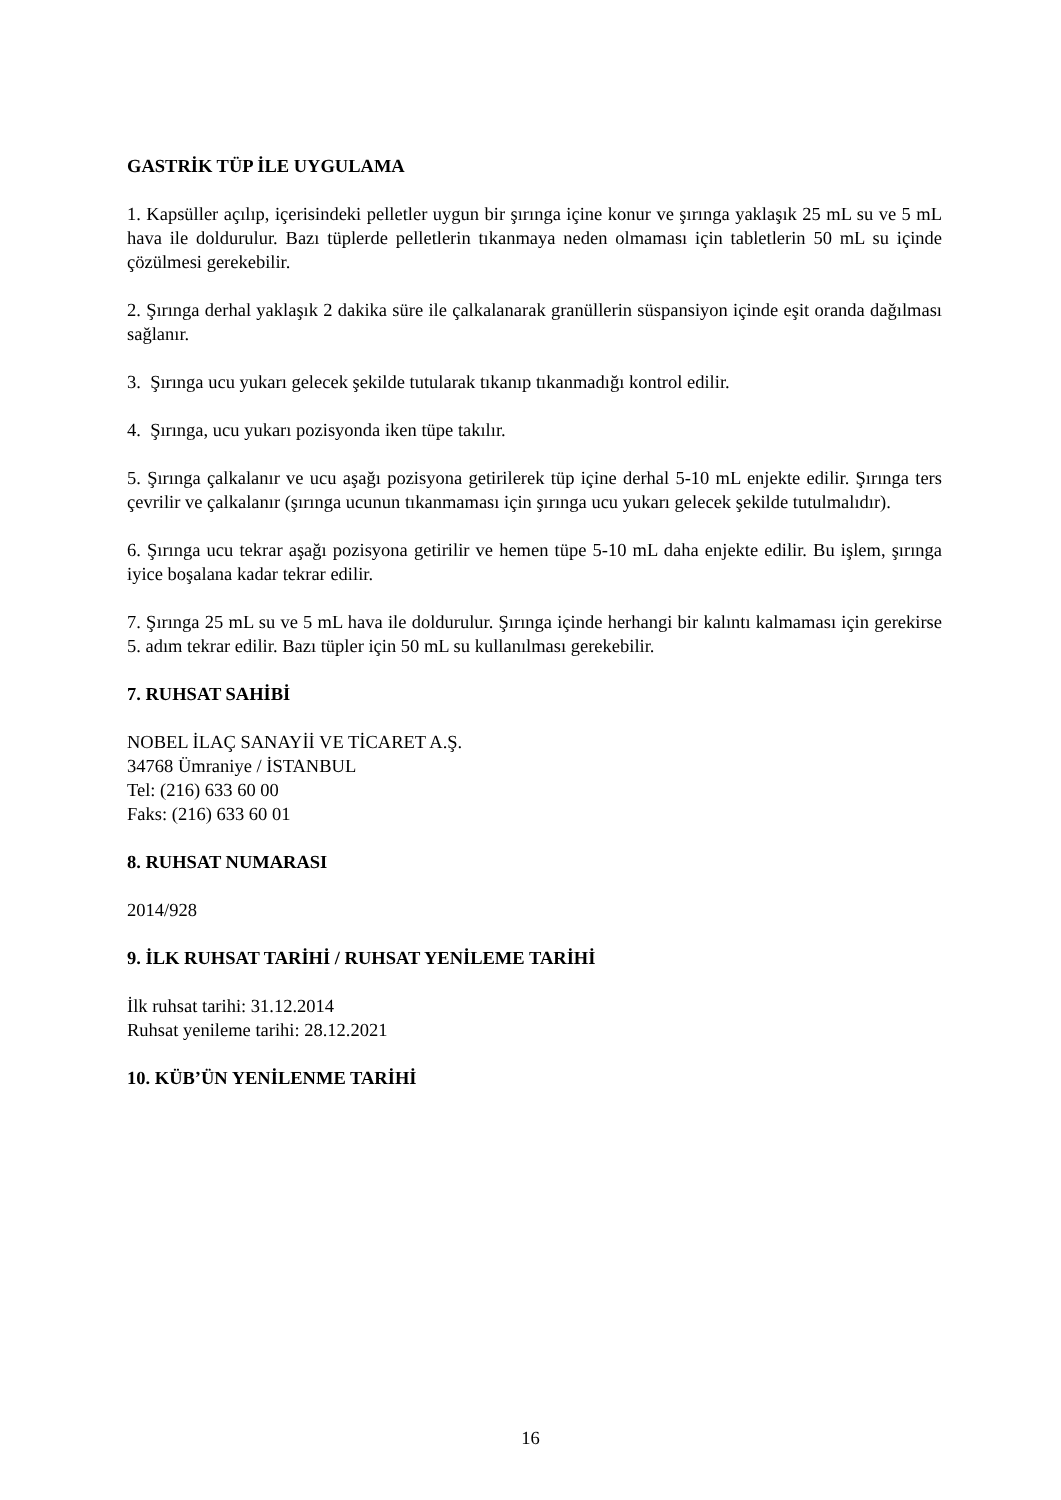GASTRİK TÜP İLE UYGULAMA
1. Kapsüller açılıp, içerisindeki pelletler uygun bir şırınga içine konur ve şırınga yaklaşık 25 mL su ve 5 mL hava ile doldurulur. Bazı tüplerde pelletlerin tıkanmaya neden olmaması için tabletlerin 50 mL su içinde çözülmesi gerekebilir.
2. Şırınga derhal yaklaşık 2 dakika süre ile çalkalanarak granüllerin süspansiyon içinde eşit oranda dağılması sağlanır.
3. Şırınga ucu yukarı gelecek şekilde tutularak tıkanıp tıkanmadığı kontrol edilir.
4. Şırınga, ucu yukarı pozisyonda iken tüpe takılır.
5. Şırınga çalkalanır ve ucu aşağı pozisyona getirilerek tüp içine derhal 5-10 mL enjekte edilir. Şırınga ters çevrilir ve çalkalanır (şırınga ucunun tıkanmaması için şırınga ucu yukarı gelecek şekilde tutulmalıdır).
6. Şırınga ucu tekrar aşağı pozisyona getirilir ve hemen tüpe 5-10 mL daha enjekte edilir. Bu işlem, şırınga iyice boşalana kadar tekrar edilir.
7. Şırınga 25 mL su ve 5 mL hava ile doldurulur. Şırınga içinde herhangi bir kalıntı kalmaması için gerekirse 5. adım tekrar edilir. Bazı tüpler için 50 mL su kullanılması gerekebilir.
7. RUHSAT SAHİBİ
NOBEL İLAÇ SANAYİİ VE TİCARET A.Ş.
34768 Ümraniye / İSTANBUL
Tel: (216) 633 60 00
Faks: (216) 633 60 01
8. RUHSAT NUMARASI
2014/928
9. İLK RUHSAT TARİHİ / RUHSAT YENİLEME TARİHİ
İlk ruhsat tarihi: 31.12.2014
Ruhsat yenileme tarihi: 28.12.2021
10. KÜB’ÜN YENİLENME TARİHİ
16